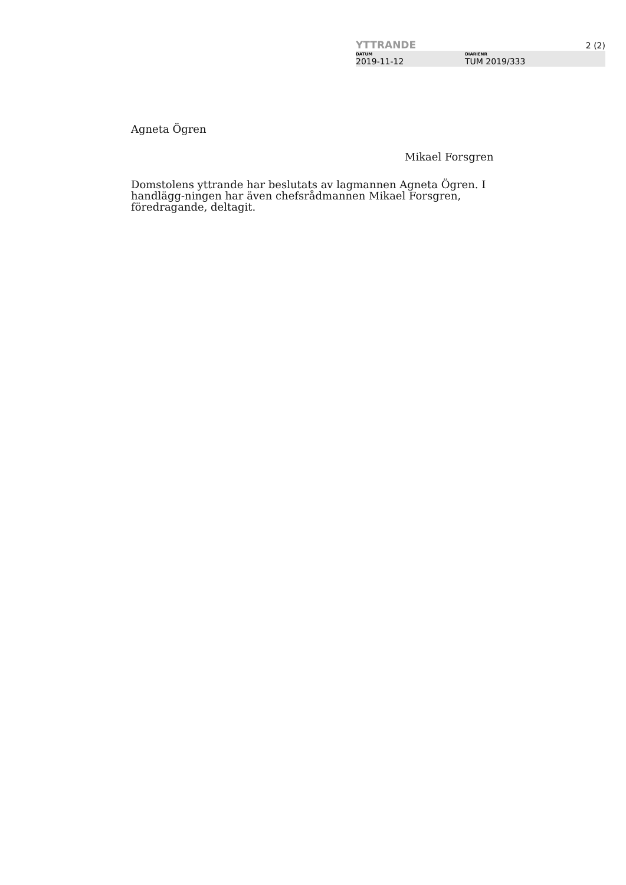YTTRANDE 2 (2)
DATUM
2019-11-12
DIARIENR
TUM 2019/333
Agneta Ögren
Mikael Forsgren
Domstolens yttrande har beslutats av lagmannen Agneta Ögren. I handlägg-ningen har även chefsrådmannen Mikael Forsgren, föredragande, deltagit.